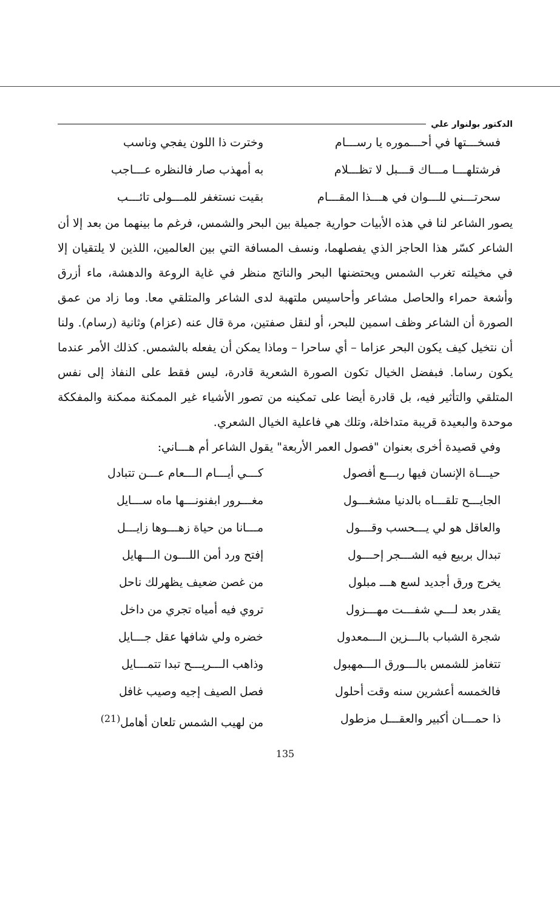الدكتور بولنوار علي
فسخـــتها في أحـــموره يا رســـام
وخترت ذا اللون يفجي وناسب
فرشتلهـــا مـــاك قـــبل لا تظـــلام
به أمهذب صار فالنظره عـــاجب
سحرتـــني للـــوان في هـــذا المقـــام
بقيت نستغفر للمـــولى تائـــب
يصور الشاعر لنا في هذه الأبيات حوارية جميلة بين البحر والشمس، فرغم ما بينهما من بعد إلا أن الشاعر كسّر هذا الحاجز الذي يفصلهما، ونسف المسافة التي بين العالمين، اللذين لا يلتقيان إلا في مخيلته تغرب الشمس ويحتضنها البحر والناتج منظر في غاية الروعة والدهشة، ماء أزرق وأشعة حمراء والحاصل مشاعر وأحاسيس ملتهبة لدى الشاعر والمتلقي معا. وما زاد من عمق الصورة أن الشاعر وظف اسمين للبحر، أو لنقل صفتين، مرة قال عنه (عزام) وثانية (رسام). ولنا أن نتخيل كيف يكون البحر عزاما – أي ساحرا – وماذا يمكن أن يفعله بالشمس. كذلك الأمر عندما يكون رساما. فبفضل الخيال تكون الصورة الشعرية قادرة، ليس فقط على النفاذ إلى نفس المتلقي والتأثير فيه، بل قادرة أيضا على تمكينه من تصور الأشياء غير الممكنة ممكنة والمفككة موحدة والبعيدة قريبة متداخلة، وتلك هي فاعلية الخيال الشعري.
وفي قصيدة أخرى بعنوان "فصول العمر الأربعة" يقول الشاعر أم هـــاني:
حيـــاة الإنسان فيها ربـــع أفصول
كـــي أيـــام الـــعام عـــن تتبادل
الجايـــح تلقـــاه بالدنيا مشغـــول
مغـــرور ابفنونـــها ماه ســـايل
والعاقل هو لي يـــحسب وقـــول مـــانا من حياة زهـــوها زايـــل
تبدال بربيع فيه الشـــجر إحـــول
إفتح ورد أمن اللـــون الـــهايل
يخرج ورق أجديد لسع هـــ مبلول من غصن ضعيف يظهرلك ناحل
يقدر بعد لـــي شفـــت مهـــزول تروي فيه أمياه تجري من داخل
شجرة الشباب بالـــزين الـــمعدول
خضره ولي شافها عقل جـــايل
تتغامز للشمس بالـــورق الـــمهبول
وذاهب الـــريـــح تبدا تتمـــايل
فالخمسه أعشرين سنه وقت أحلول فصل الصيف إجيه وصيب غافل
ذا حمـــان أكبير والعقـــل مزطول
من لهيب الشمس تلعان أهامل<sup>(21)</sup>
135